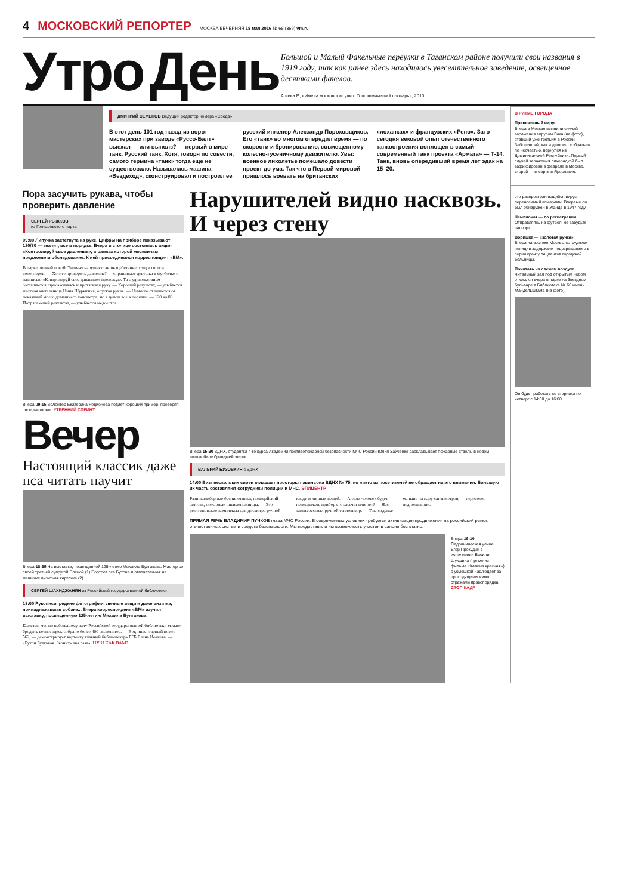4 МОСКОВСКИЙ РЕПОРТЕР МОСКВА ВЕЧЕРНЯЯ 18 мая 2016 № 68 (369) vm.ru
Утро День
Большой и Малый Факельные переулки в Таганском районе получили свои названия в 1919 году, так как ранее здесь находилось увеселительное заведение, освещенное десятками факелов.
Агеева Р., «Имена московских улиц. Топонимический словарь», 2010
ДМИТРИЙ СЕМЕНОВ Ведущий редактор номера «Среда»
В этот день 101 год назад из ворот мастерских при заводе «Руссо-Балт» выехал — или выполз? — первый в мире танк. Русский танк. Хотя, говоря по совести, самого термина «танк» тогда еще не существовало. Называлась машина — «Вездеход», сконструировал и построил ее русский инженер Александр Пороховщиков. Его «танк» во многом опередил время — по скорости и бронированию, совмещенному колесно-гусеничному движителю. Увы: военное лихолетье помешало довести проект до ума. Так что в Первой мировой пришлось воевать на британских «лоханках» и французских «Рено». Зато сегодня вековой опыт отечественного танкостроения воплощен в самый современный танк проекта «Армата» — Т-14. Танк, вновь опередивший время лет эдак на 15–20.
В РИТМЕ ГОРОДА
Привезенный вирус
Вчера в Москве выявили случай заражения вирусом Зика (на фото), ставший уже третьим в России. Заболевший, как и двое его собратьев по несчастью, вернулся из Доминиканской Республики. Первый случай заражения лихорадкой был зафиксирован в феврале в Москве, второй — в марте в Ярославле.
Пора засучить рукава, чтобы проверить давление
СЕРГЕЙ РЫЖКОВ
из Гончаровского парка
09:00 Липучка застегнута на руке. Цифры на приборе показывают 120/80 — значит, все в порядке. Вчера в столице состоялась акция «Контролируй свое давление», в рамках которой москвичам предложили обследование. К ней присоединился корреспондент «ВМ».
В парке полный покой. Тишину нарушают лишь щебетание птиц и голоса волонтеров. — Хотите проверить давление? — спрашивает девушка в футболке с надписью «Контролируй свое давление» прохожую. Та с удовольствием соглашается, присаживаясь и протягивая руку. — Хороший результат, — улыбается местная жительница Нина Шурыгина, опуская рукав. — Немного отличается от показаний моего домашнего тонометра, но в целом все в порядке. — 120 на 80. Потрясающий результат, — улыбается медсестра.
Вчера 09:15 Волонтер Екатерина Родионова подает хороший пример, проверяя свое давление. УТРЕННИЙ СПРИНТ
Вечер
Настоящий классик даже пса читать научит
Вчера 18:35 На выставке, посвященной 125-летию Михаила Булгакова. Мастер со своей третьей супругой Еленой (1) Портрет пса Бутона и отпечатанная на машинке визитная карточка (2)
СЕРГЕЙ ШАХИДЖАНЯН из Российской государственной библиотеки
18:00 Рукописи, редкие фотографии, личные вещи и даже визитка, принадлежавшая собаке... Вчера корреспондент «ВМ» изучил выставку, посвященную 125-летию Михаила Булгакова.
Кажется, что по небольшому залу Российской государственной библиотеки можно бродить вечно: здесь собрано более 400 экспонатов. — Вот, инвентарный номер 562, — демонстрирует карточку главный библиотекарь РГБ Елена Йовчева. — «Бутон Булгаков. Звонить два раза». НУ И КАК ВАМ?
Нарушителей видно насквозь. И через стену
Вчера 15:30 ВДНХ, студентка 4-го курса Академии противопожарной безопасности МЧС России Юлия Зайченко раскладывает пожарные стволы в новом автомобиле брандмейстеров
ВАЛЕРИЙ БУЗОВКИН с ВДНХ
14:00 Визг нескольких сирен оглашает просторы павильона ВДНХ № 75, но никто из посетителей не обращает на это внимания. Большую их часть составляют сотрудники полиции и МЧС. ЭПИЦЕНТР
Разнокалиберные беспилотники, полицейский автозак, пожарные пневмоножницы. — Это рентгеновские комплексы для досмотра ручной клади и личных вещей. — А если человек будет неподвижен, прибор его засечет или нет? — Нас заинтересовал ручной тепловизор. — Так, сиденье меньше на пару сантиметров, — недоволен подполковник.
ПРЯМАЯ РЕЧЬ ВЛАДИМИР ПУЧКОВ глава МЧС России: В современных условиях требуется активизация продвижения на российский рынок отечественных систем и средств безопасности. Мы предоставили им возможность участия в салоне бесплатно.
Вчера 16:10 Садовническая улица. Егор Прокудин в исполнении Василия Шукшина (прямо из фильма «Калина красная») с усмешкой наблюдает за проходящими мимо стражами правопорядка. СТОП-КАДР
это распространяющийся вирус, переносимый комарами. Впервые он был обнаружен в Уганде в 1947 году.
Чемпионат — по регистрации
Отправляясь на футбол, не забудьте паспорт.
Воришка — «золотая ручка»
Вчера на востоке Москвы сотрудники полиции задержали подозреваемого в серии краж у пациентов городской больницы.
Почитать на свежем воздухе
Читальный зал под открытым небом открылся вчера в парке на Звездном бульваре в Библиотеке № 60 имени Мандельштама (на фото).
Он будет работать со вторника по четверг с 14:00 до 16:00.